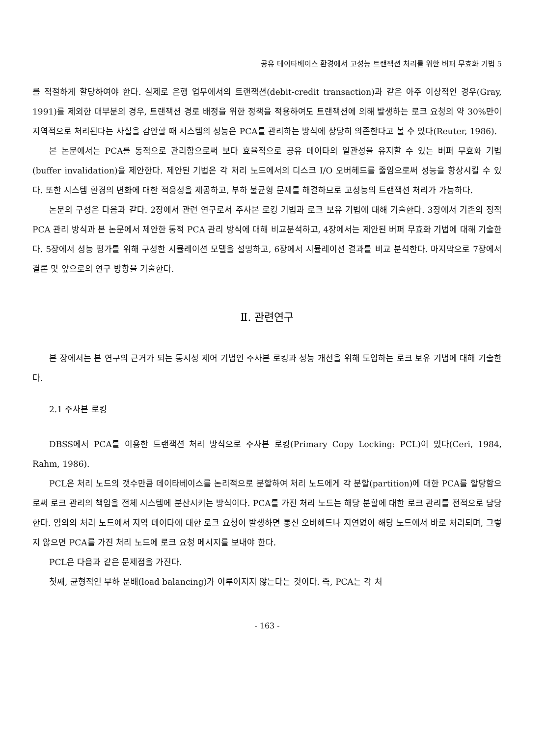공유 데이타베이스 환경에서 고성능 트랜잭션 처리를 위한 버퍼 무효화 기법 5
를 적절하게 할당하여야 한다. 실제로 은행 업무에서의 트랜잭션(debit-credit transaction)과 같은 아주 이상적인 경우(Gray, 1991)를 제외한 대부분의 경우, 트랜잭션 경로 배정을 위한 정책을 적용하여도 트랜잭션에 의해 발생하는 로크 요청의 약 30%만이 지역적으로 처리된다는 사실을 감안할 때 시스템의 성능은 PCA를 관리하는 방식에 상당히 의존한다고 볼 수 있다(Reuter, 1986).
본 논문에서는 PCA를 동적으로 관리함으로써 보다 효율적으로 공유 데이타의 일관성을 유지할 수 있는 버퍼 무효화 기법(buffer invalidation)을 제안한다. 제안된 기법은 각 처리 노드에서의 디스크 I/O 오버헤드를 줄임으로써 성능을 향상시킬 수 있다. 또한 시스템 환경의 변화에 대한 적응성을 제공하고, 부하 불균형 문제를 해결하므로 고성능의 트랜잭션 처리가 가능하다.
논문의 구성은 다음과 같다. 2장에서 관련 연구로서 주사본 로킹 기법과 로크 보유 기법에 대해 기술한다. 3장에서 기존의 정적 PCA 관리 방식과 본 논문에서 제안한 동적 PCA 관리 방식에 대해 비교분석하고, 4장에서는 제안된 버퍼 무효화 기법에 대해 기술한다. 5장에서 성능 평가를 위해 구성한 시뮬레이션 모델을 설명하고, 6장에서 시뮬레이션 결과를 비교 분석한다. 마지막으로 7장에서 결론 및 앞으로의 연구 방향을 기술한다.
Ⅱ. 관련연구
본 장에서는 본 연구의 근거가 되는 동시성 제어 기법인 주사본 로킹과 성능 개선을 위해 도입하는 로크 보유 기법에 대해 기술한다.
2.1 주사본 로킹
DBSS에서 PCA를 이용한 트랜잭션 처리 방식으로 주사본 로킹(Primary Copy Locking: PCL)이 있다(Ceri, 1984, Rahm, 1986).
PCL은 처리 노드의 갯수만큼 데이타베이스를 논리적으로 분할하여 처리 노드에게 각 분할(partition)에 대한 PCA를 할당함으로써 로크 관리의 책임을 전체 시스템에 분산시키는 방식이다. PCA를 가진 처리 노드는 해당 분할에 대한 로크 관리를 전적으로 담당한다. 임의의 처리 노드에서 지역 데이타에 대한 로크 요청이 발생하면 통신 오버헤드나 지연없이 해당 노드에서 바로 처리되며, 그렇지 않으면 PCA를 가진 처리 노드에 로크 요청 메시지를 보내야 한다.
PCL은 다음과 같은 문제점을 가진다.
첫째, 균형적인 부하 분배(load balancing)가 이루어지지 않는다는 것이다. 즉, PCA는 각 처
- 163 -